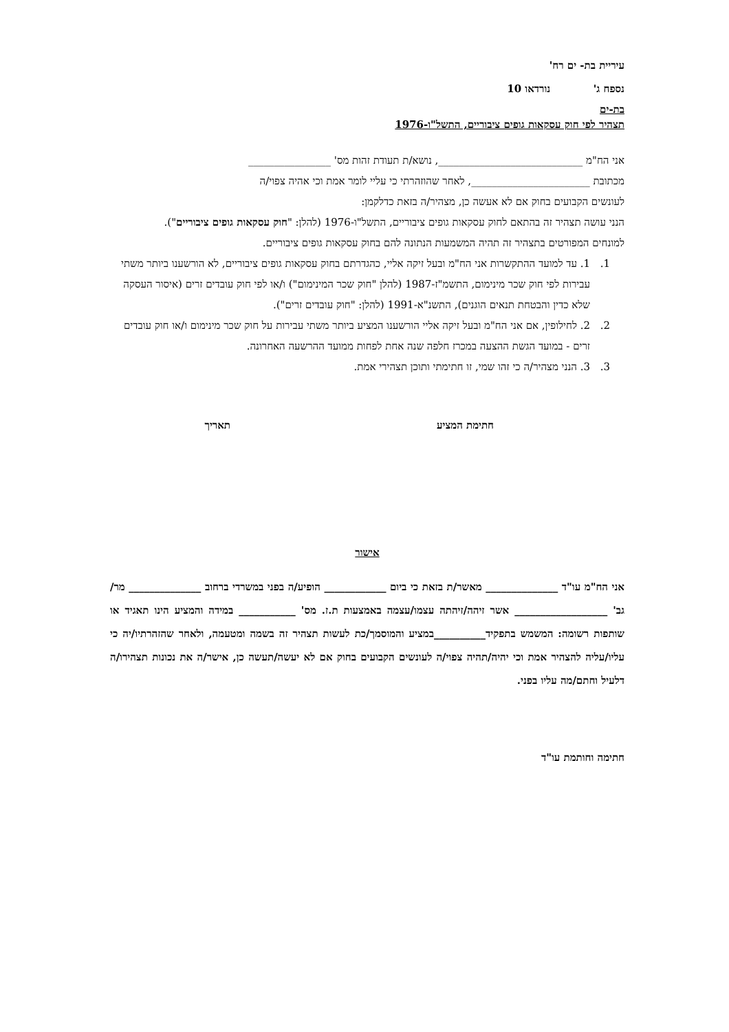עיריית בת- ים רח'
נספח ג' נורדאו 10
בת-ים
תצהיר לפי חוק עסקאות גופים ציבוריים, התשל"ו-1976
אני הח"מ ____________________________, נושא/ת תעודת זהות מס' ________________
מכתובת _______________________, לאחר שהוזהרתי כי עליי לומר אמת וכי אהיה צפוי/ה
לעונשים הקבועים בחוק אם לא אעשה כן, מצהיר/ה בזאת כדלקמן:
הנני עושה תצהיר זה בהתאם לחוק עסקאות גופים ציבוריים, התשל"ו-1976 (להלן: "חוק עסקאות גופים ציבוריים").
למונחים המפורטים בתצהיר זה תהיה המשמעות הנתונה להם בחוק עסקאות גופים ציבוריים.
1. 1. עד למועד ההתקשרות אני הח"מ ובעל זיקה אליי, כהגדרתם בחוק עסקאות גופים ציבוריים, לא הורשענו ביותר משתי עבירות לפי חוק שכר מינימום, התשמ"ז-1987 (להלן "חוק שכר המינימום") ו/או לפי חוק עובדים זרים (איסור העסקה שלא כדין והבטחת תנאים הוגנים), התשנ"א-1991 (להלן: "חוק עובדים זרים").
2. 2. לחילופין, אם אני הח"מ ובעל זיקה אליי הורשענו המציע ביותר משתי עבירות על חוק שכר מינימום ו/או חוק עובדים זרים - במועד הגשת ההצעה במכרז חלפה שנה אחת לפחות ממועד ההרשעה האחרונה.
3. 3. הנני מצהיר/ה כי זהו שמי, זו חתימתי ותוכן תצהירי אמת.
חתימת המציע תאריך
אישור
אני הח"מ עו"ד ______________ מאשר/ת בזאת כי ביום ____________ הופיע/ה בפני במשרדי ברחוב ______________ מר/ גב' __________________ אשר זיהה/זיהתה עצמו/עצמה באמצעות ת.ז. מס' ___________ במידה והמציע הינו תאגיד או שותפות רשומה: המשמש בתפקיד__________במציע והמוסמך/כת לעשות תצהיר זה בשמה ומטעמה, ולאחר שהזהרתיו/יה כי עליו/עליה להצהיר אמת וכי יהיה/תהיה צפוי/ה לעונשים הקבועים בחוק אם לא יעשה/תעשה כן, אישר/ה את נכונות תצהירו/ה דלעיל וחתם/מה עליו בפני.
חתימה וחותמת עו"ד